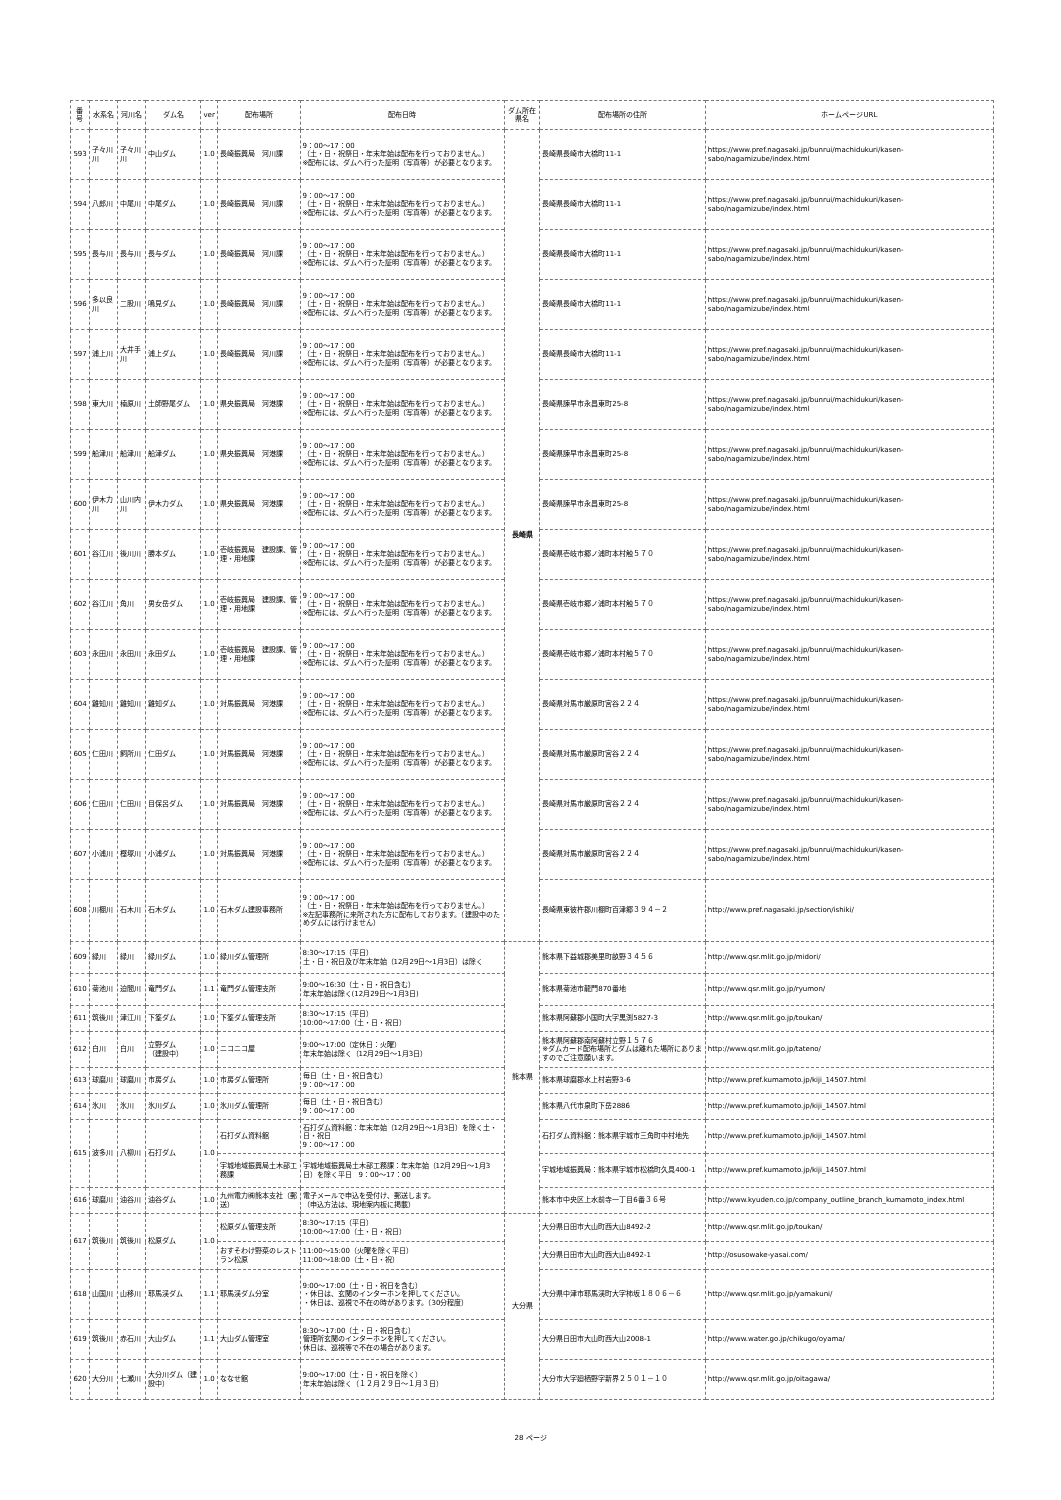| 番号 | 水系名 | 河川名 | ダム名 | ver | 配布場所 | 配布日時 | ダム所在県名 | 配布場所の住所 | ホームページURL |
| --- | --- | --- | --- | --- | --- | --- | --- | --- | --- |
| 593 | 子々川川 | 子々川川 | 中山ダム | 1.0 | 長崎振興局 河川課 | 9：00～17：00 （土・日・祝祭日・年末年始は配布を行っておりません。） ※配布には、ダムへ行った証明（写真等）が必要となります。 | 長崎県 | 長崎県長崎市大橋町11-1 | https://www.pref.nagasaki.jp/bunrui/machidukuri/kasen-sabo/nagamizube/index.html |
| 594 | 八郎川 | 中尾川 | 中尾ダム | 1.0 | 長崎振興局 河川課 | 9：00～17：00 （土・日・祝祭日・年末年始は配布を行っておりません。） ※配布には、ダムへ行った証明（写真等）が必要となります。 | | 長崎県長崎市大橋町11-1 | https://www.pref.nagasaki.jp/bunrui/machidukuri/kasen-sabo/nagamizube/index.html |
| 595 | 長与川 | 長与川 | 長与ダム | 1.0 | 長崎振興局 河川課 | 9：00～17：00 （土・日・祝祭日・年末年始は配布を行っておりません。） ※配布には、ダムへ行った証明（写真等）が必要となります。 | | 長崎県長崎市大橋町11-1 | https://www.pref.nagasaki.jp/bunrui/machidukuri/kasen-sabo/nagamizube/index.html |
| 596 | 多以良川 | 二股川 | 鳴見ダム | 1.0 | 長崎振興局 河川課 | 9：00～17：00 （土・日・祝祭日・年末年始は配布を行っておりません。） ※配布には、ダムへ行った証明（写真等）が必要となります。 | | 長崎県長崎市大橋町11-1 | https://www.pref.nagasaki.jp/bunrui/machidukuri/kasen-sabo/nagamizube/index.html |
| 597 | 浦上川 | 大井手川 | 浦上ダム | 1.0 | 長崎振興局 河川課 | 9：00～17：00 （土・日・祝祭日・年末年始は配布を行っておりません。） ※配布には、ダムへ行った証明（写真等）が必要となります。 | | 長崎県長崎市大橋町11-1 | https://www.pref.nagasaki.jp/bunrui/machidukuri/kasen-sabo/nagamizube/index.html |
| 598 | 東大川 | 楠原川 | 土師野尾ダム | 1.0 | 県央振興局 河港課 | 9：00～17：00 （土・日・祝祭日・年末年始は配布を行っておりません。） ※配布には、ダムへ行った証明（写真等）が必要となります。 | | 長崎県諫早市永昌東町25-8 | https://www.pref.nagasaki.jp/bunrui/machidukuri/kasen-sabo/nagamizube/index.html |
| 599 | 船津川 | 船津川 | 船津ダム | 1.0 | 県央振興局 河港課 | 9：00～17：00 （土・日・祝祭日・年末年始は配布を行っておりません。） ※配布には、ダムへ行った証明（写真等）が必要となります。 | | 長崎県諫早市永昌東町25-8 | https://www.pref.nagasaki.jp/bunrui/machidukuri/kasen-sabo/nagamizube/index.html |
| 600 | 伊木力川 | 山川内川 | 伊木力ダム | 1.0 | 県央振興局 河港課 | 9：00～17：00 （土・日・祝祭日・年末年始は配布を行っておりません。） ※配布には、ダムへ行った証明（写真等）が必要となります。 | | 長崎県諫早市永昌東町25-8 | https://www.pref.nagasaki.jp/bunrui/machidukuri/kasen-sabo/nagamizube/index.html |
| 601 | 谷江川 | 後川川 | 勝本ダム | 1.0 | 壱岐振興局 建設課、管理・用地課 | 9：00～17：00 （土・日・祝祭日・年末年始は配布を行っておりません。） ※配布には、ダムへ行った証明（写真等）が必要となります。 | | 長崎県壱岐市郷ノ浦町本村触５７０ | https://www.pref.nagasaki.jp/bunrui/machidukuri/kasen-sabo/nagamizube/index.html |
| 602 | 谷江川 | 角川 | 男女岳ダム | 1.0 | 壱岐振興局 建設課、管理・用地課 | 9：00～17：00 （土・日・祝祭日・年末年始は配布を行っておりません。） ※配布には、ダムへ行った証明（写真等）が必要となります。 | | 長崎県壱岐市郷ノ浦町本村触５７０ | https://www.pref.nagasaki.jp/bunrui/machidukuri/kasen-sabo/nagamizube/index.html |
| 603 | 永田川 | 永田川 | 永田ダム | 1.0 | 壱岐振興局 建設課、管理・用地課 | 9：00～17：00 （土・日・祝祭日・年末年始は配布を行っておりません。） ※配布には、ダムへ行った証明（写真等）が必要となります。 | | 長崎県壱岐市郷ノ浦町本村触５７０ | https://www.pref.nagasaki.jp/bunrui/machidukuri/kasen-sabo/nagamizube/index.html |
| 604 | 雞知川 | 雞知川 | 雞知ダム | 1.0 | 対馬振興局 河港課 | 9：00～17：00 （土・日・祝祭日・年末年始は配布を行っておりません。） ※配布には、ダムへ行った証明（写真等）が必要となります。 | | 長崎県対馬市厳原町宮谷２２４ | https://www.pref.nagasaki.jp/bunrui/machidukuri/kasen-sabo/nagamizube/index.html |
| 605 | 仁田川 | 飼所川 | 仁田ダム | 1.0 | 対馬振興局 河港課 | 9：00～17：00 （土・日・祝祭日・年末年始は配布を行っておりません。） ※配布には、ダムへ行った証明（写真等）が必要となります。 | | 長崎県対馬市厳原町宮谷２２４ | https://www.pref.nagasaki.jp/bunrui/machidukuri/kasen-sabo/nagamizube/index.html |
| 606 | 仁田川 | 仁田川 | 目保呂ダム | 1.0 | 対馬振興局 河港課 | 9：00～17：00 （土・日・祝祭日・年末年始は配布を行っておりません。） ※配布には、ダムへ行った証明（写真等）が必要となります。 | | 長崎県対馬市厳原町宮谷２２４ | https://www.pref.nagasaki.jp/bunrui/machidukuri/kasen-sabo/nagamizube/index.html |
| 607 | 小浦川 | 樫塚川 | 小浦ダム | 1.0 | 対馬振興局 河港課 | 9：00～17：00 （土・日・祝祭日・年末年始は配布を行っておりません。） ※配布には、ダムへ行った証明（写真等）が必要となります。 | | 長崎県対馬市厳原町宮谷２２４ | https://www.pref.nagasaki.jp/bunrui/machidukuri/kasen-sabo/nagamizube/index.html |
| 608 | 川棚川 | 石木川 | 石木ダム | 1.0 | 石木ダム建設事務所 | 9：00～17：00 （土・日・祝祭日・年末年始は配布を行っておりません。） ※左記事務所に来所された方に配布しております。（建設中のためダムには行けません） | | 長崎県東彼杵郡川棚町百津郷３９４－２ | http://www.pref.nagasaki.jp/section/ishiki/ |
| 609 | 緑川 | 緑川 | 緑川ダム | 1.0 | 緑川ダム管理所 | 8:30～17:15（平日） 土・日・祝日及び年末年始（12月29日～1月3日）は除く | 熊本県 | 熊本県下益城郡美里町畝野３４５６ | http://www.qsr.mlit.go.jp/midori/ |
| 610 | 菊池川 | 迫間川 | 竜門ダム | 1.1 | 竜門ダム管理支所 | 9:00～16:30（土・日・祝日含む） 年末年始は除く(12月29日～1月3日) | | 熊本県菊池市龍門870番地 | http://www.qsr.mlit.go.jp/ryumon/ |
| 611 | 筑後川 | 津江川 | 下筌ダム | 1.0 | 下筌ダム管理支所 | 8:30～17:15（平日） 10:00～17:00（土・日・祝日） | | 熊本県阿蘇郡小国町大字黒渕5827-3 | http://www.qsr.mlit.go.jp/toukan/ |
| 612 | 白川 | 白川 | 立野ダム （建設中） | 1.0 | ニコニコ屋 | 9:00～17:00（定休日：火曜） 年末年始は除く（12月29日～1月3日） | | 熊本県阿蘇郡南阿蘇村立野１５７６ ※ダムカード配布場所とダムは離れた場所にありますのでご注意願います。 | http://www.qsr.mlit.go.jp/tateno/ |
| 613 | 球磨川 | 球磨川 | 市房ダム | 1.0 | 市房ダム管理所 | 毎日（土・日・祝日含む） 9：00～17：00 | | 熊本県球磨郡水上村岩野3-6 | http://www.pref.kumamoto.jp/kiji_14507.html |
| 614 | 氷川 | 氷川 | 氷川ダム | 1.0 | 氷川ダム管理所 | 毎日（土・日・祝日含む） 9：00～17：00 | | 熊本県八代市泉町下岳2886 | http://www.pref.kumamoto.jp/kiji_14507.html |
| 615 | 波多川 | 八柳川 | 石打ダム | 1.0 | 石打ダム資料館 | 石打ダム資料館：年末年始（12月29日～1月3日）を除く土・日・祝日 9：00～17：00 | | 石打ダム資料館：熊本県宇城市三角町中村地先 | http://www.pref.kumamoto.jp/kiji_14507.html |
| | | | | | 宇城地域振興局土木部工務課 | 宇城地域振興局土木部工務課：年末年始（12月29日～1月3日）を除く平日 9：00～17：00 | | 宇城地域振興局：熊本県宇城市松橋町久具400-1 | http://www.pref.kumamoto.jp/kiji_14507.html |
| 616 | 球磨川 | 油谷川 | 油谷ダム | 1.0 | 九州電力㈱熊本支社（郵送） | 電子メールで申込を受付け、郵送します。 （申込方法は、現地案内板に掲載） | | 熊本市中央区上水前寺一丁目6番３６号 | http://www.kyuden.co.jp/company_outline_branch_kumamoto_index.html |
| 617 | 筑後川 | 筑後川 | 松原ダム | 1.0 | 松原ダム管理支所 | 8:30～17:15（平日） 10:00～17:00（土・日・祝日） | 大分県 | 大分県日田市大山町西大山8492-2 | http://www.qsr.mlit.go.jp/toukan/ |
| | | | | | おすそわけ野菜のレストラン松原 | 11:00～15:00（火曜を除く平日） 11:00～18:00（土・日・祝） | | 大分県日田市大山町西大山8492-1 | http://osusowake-yasai.com/ |
| 618 | 山国川 | 山移川 | 耶馬渓ダム | 1.1 | 耶馬渓ダム分室 | 9:00～17:00（土・日・祝日を含む） ・休日は、玄関のインターホンを押してください。 ・休日は、巡視で不在の時があります。（30分程度） | | 大分県中津市耶馬渓町大字柿坂１８０６－６ | http://www.qsr.mlit.go.jp/yamakuni/ |
| 619 | 筑後川 | 赤石川 | 大山ダム | 1.1 | 大山ダム管理室 | 8:30～17:00（土・日・祝日含む） 管理所玄関のインターホンを押してください。 休日は、巡視等で不在の場合があります。 | | 大分県日田市大山町西大山2008-1 | http://www.water.go.jp/chikugo/oyama/ |
| 620 | 大分川 | 七瀬川 | 大分川ダム（建設中） | 1.0 | ななせ館 | 9:00～17:00（土・日・祝日を除く） 年末年始は除く（１２月２９日～１月３日） | | 大分市大字廻栖野字新界２５０１－１０ | http://www.qsr.mlit.go.jp/oitagawa/ |
28 ページ